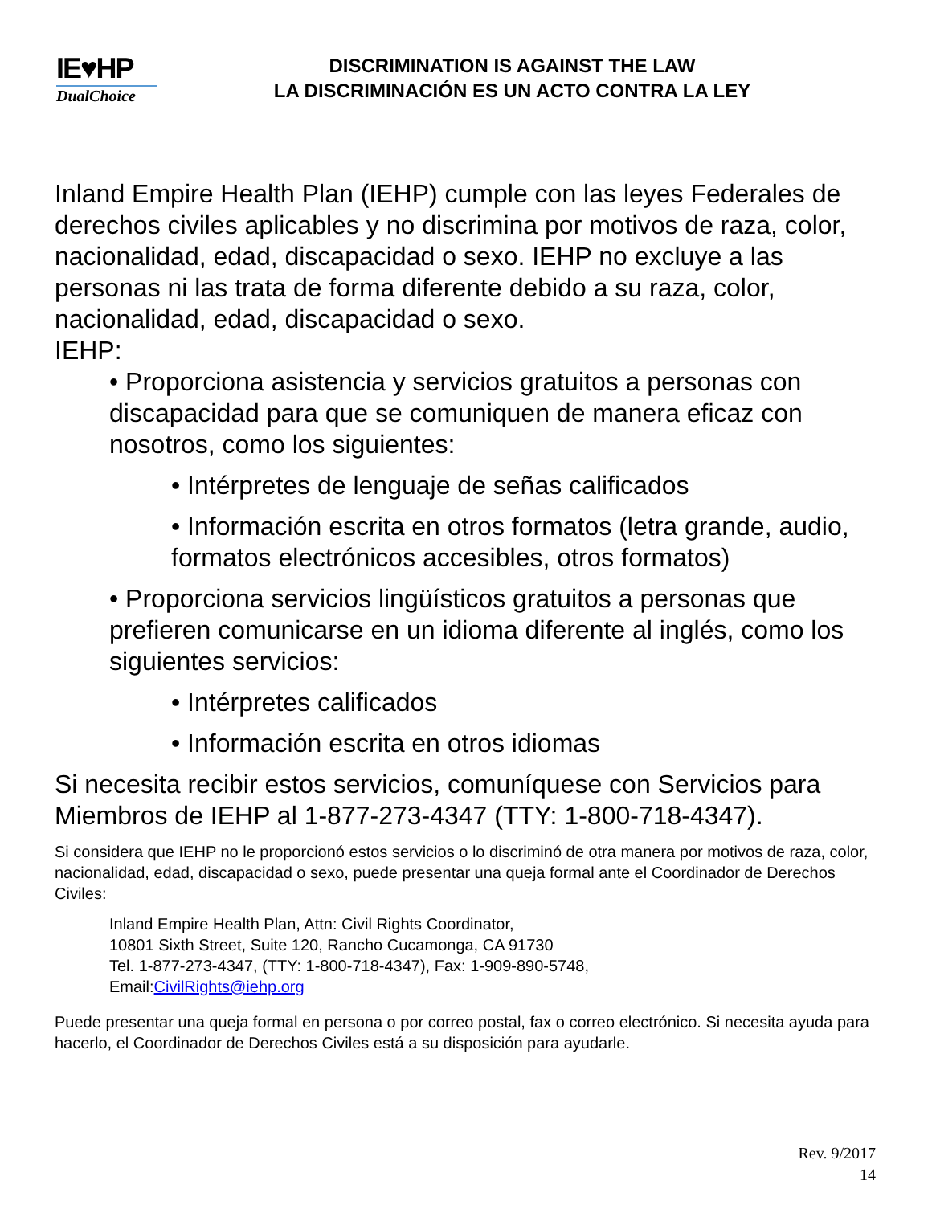IE♥HP
DualChoice
DISCRIMINATION IS AGAINST THE LAW
LA DISCRIMINACIÓN ES UN ACTO CONTRA LA LEY
Inland Empire Health Plan (IEHP) cumple con las leyes Federales de derechos civiles aplicables y no discrimina por motivos de raza, color, nacionalidad, edad, discapacidad o sexo. IEHP no excluye a las personas ni las trata de forma diferente debido a su raza, color, nacionalidad, edad, discapacidad o sexo.
IEHP:
• Proporciona asistencia y servicios gratuitos a personas con discapacidad para que se comuniquen de manera eficaz con nosotros, como los siguientes:
• Intérpretes de lenguaje de señas calificados
• Información escrita en otros formatos (letra grande, audio, formatos electrónicos accesibles, otros formatos)
• Proporciona servicios lingüísticos gratuitos a personas que prefieren comunicarse en un idioma diferente al inglés, como los siguientes servicios:
• Intérpretes calificados
• Información escrita en otros idiomas
Si necesita recibir estos servicios, comuníquese con Servicios para Miembros de IEHP al 1-877-273-4347 (TTY: 1-800-718-4347).
Si considera que IEHP no le proporcionó estos servicios o lo discriminó de otra manera por motivos de raza, color, nacionalidad, edad, discapacidad o sexo, puede presentar una queja formal ante el Coordinador de Derechos Civiles:
Inland Empire Health Plan, Attn: Civil Rights Coordinator,
10801 Sixth Street, Suite 120, Rancho Cucamonga, CA 91730
Tel. 1-877-273-4347, (TTY: 1-800-718-4347), Fax: 1-909-890-5748,
Email:CivilRights@iehp.org
Puede presentar una queja formal en persona o por correo postal, fax o correo electrónico. Si necesita ayuda para hacerlo, el Coordinador de Derechos Civiles está a su disposición para ayudarle.
Rev. 9/2017
14